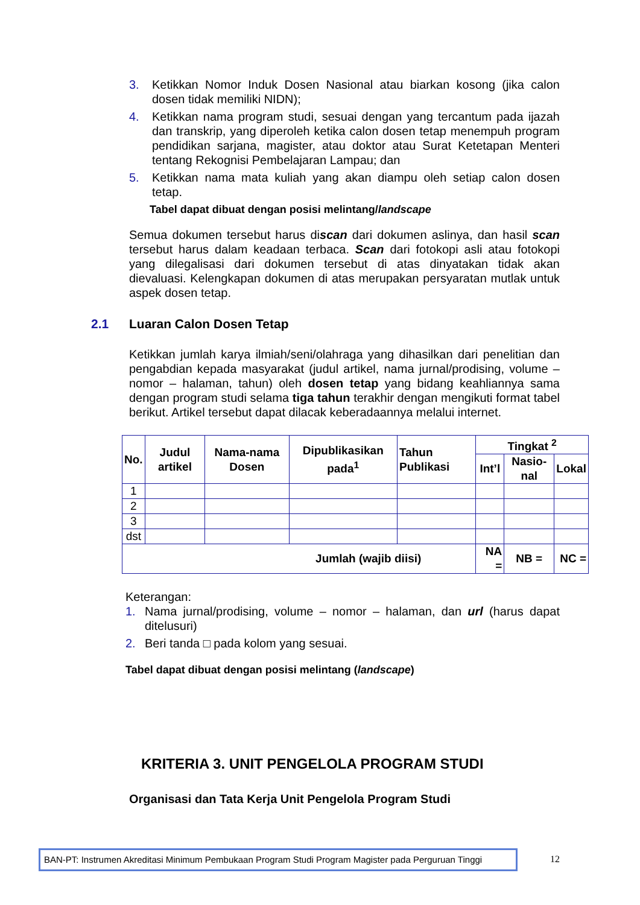3. Ketikkan Nomor Induk Dosen Nasional atau biarkan kosong (jika calon dosen tidak memiliki NIDN);
4. Ketikkan nama program studi, sesuai dengan yang tercantum pada ijazah dan transkrip, yang diperoleh ketika calon dosen tetap menempuh program pendidikan sarjana, magister, atau doktor atau Surat Ketetapan Menteri tentang Rekognisi Pembelajaran Lampau; dan
5. Ketikkan nama mata kuliah yang akan diampu oleh setiap calon dosen tetap.
Tabel dapat dibuat dengan posisi melintang/landscape
Semua dokumen tersebut harus discan dari dokumen aslinya, dan hasil scan tersebut harus dalam keadaan terbaca. Scan dari fotokopi asli atau fotokopi yang dilegalisasi dari dokumen tersebut di atas dinyatakan tidak akan dievaluasi. Kelengkapan dokumen di atas merupakan persyaratan mutlak untuk aspek dosen tetap.
2.1 Luaran Calon Dosen Tetap
Ketikkan jumlah karya ilmiah/seni/olahraga yang dihasilkan dari penelitian dan pengabdian kepada masyarakat (judul artikel, nama jurnal/prodising, volume – nomor – halaman, tahun) oleh dosen tetap yang bidang keahliannya sama dengan program studi selama tiga tahun terakhir dengan mengikuti format tabel berikut. Artikel tersebut dapat dilacak keberadaannya melalui internet.
| No. | Judul artikel | Nama-nama Dosen | Dipublikasikan pada<sup>1</sup> | Tahun Publikasi | Tingkat <sup>2</sup> | | |
| --- | --- | --- | --- | --- | --- | --- | --- |
| | | | | | Int’l | Nasio-nal | Lokal |
| 1 | | | | | | | |
| 2 | | | | | | | |
| 3 | | | | | | | |
| dst | | | | | | | |
| Jumlah (wajib diisi) | | | | | NA = | NB = | NC = |
Keterangan:
1. Nama jurnal/prodising, volume – nomor – halaman, dan url (harus dapat ditelusuri)
2. Beri tanda □ pada kolom yang sesuai.
Tabel dapat dibuat dengan posisi melintang (landscape)
KRITERIA 3. UNIT PENGELOLA PROGRAM STUDI
Organisasi dan Tata Kerja Unit Pengelola Program Studi
BAN-PT: Instrumen Akreditasi Minimum Pembukaan Program Studi Program Magister pada Perguruan Tinggi
12